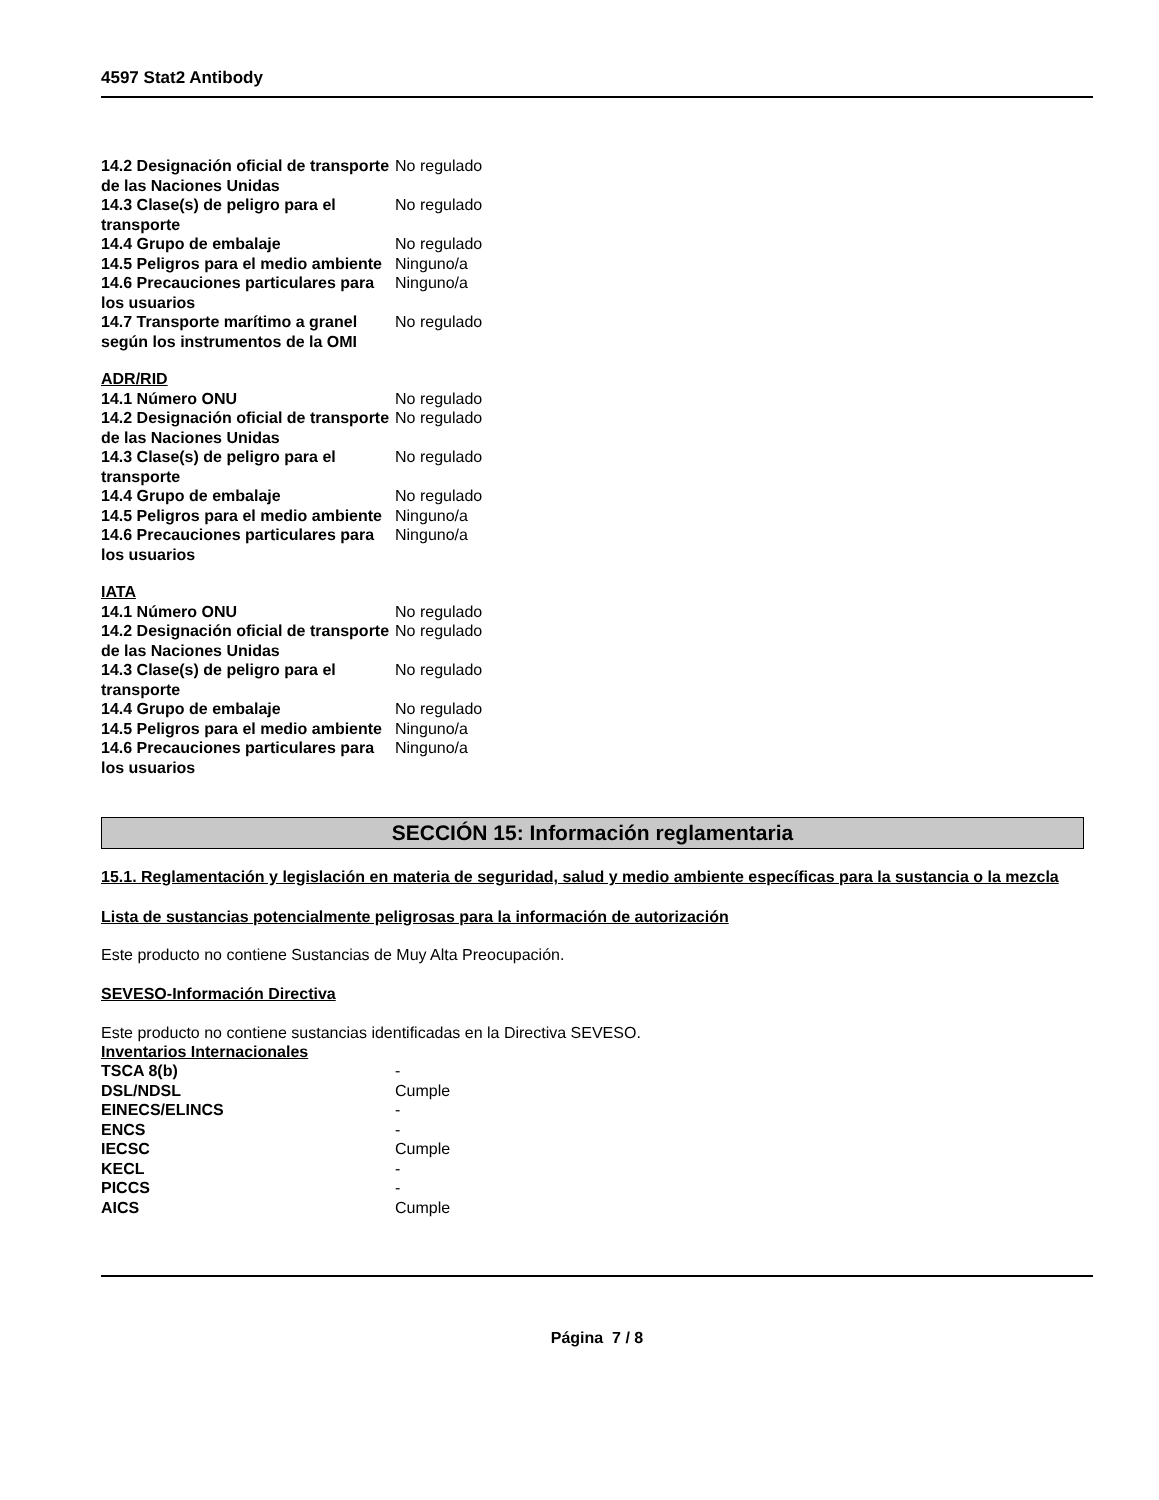4597 Stat2 Antibody
| 14.2 Designación oficial de transporte de las Naciones Unidas | No regulado |
| 14.3 Clase(s) de peligro para el transporte | No regulado |
| 14.4 Grupo de embalaje | No regulado |
| 14.5 Peligros para el medio ambiente | Ninguno/a |
| 14.6 Precauciones particulares para los usuarios | Ninguno/a |
| 14.7 Transporte marítimo a granel según los instrumentos de la OMI | No regulado |
ADR/RID
| 14.1 Número ONU | No regulado |
| 14.2 Designación oficial de transporte de las Naciones Unidas | No regulado |
| 14.3 Clase(s) de peligro para el transporte | No regulado |
| 14.4 Grupo de embalaje | No regulado |
| 14.5 Peligros para el medio ambiente | Ninguno/a |
| 14.6 Precauciones particulares para los usuarios | Ninguno/a |
IATA
| 14.1 Número ONU | No regulado |
| 14.2 Designación oficial de transporte de las Naciones Unidas | No regulado |
| 14.3 Clase(s) de peligro para el transporte | No regulado |
| 14.4 Grupo de embalaje | No regulado |
| 14.5 Peligros para el medio ambiente | Ninguno/a |
| 14.6 Precauciones particulares para los usuarios | Ninguno/a |
SECCIÓN 15: Información reglamentaria
15.1. Reglamentación y legislación en materia de seguridad, salud y medio ambiente específicas para la sustancia o la mezcla
Lista de sustancias potencialmente peligrosas para la información de autorización
Este producto no contiene Sustancias de Muy Alta Preocupación.
SEVESO-Información Directiva
Este producto no contiene sustancias identificadas en la Directiva SEVESO.
Inventarios Internacionales
| TSCA 8(b) | - |
| DSL/NDSL | Cumple |
| EINECS/ELINCS | - |
| ENCS | - |
| IECSC | Cumple |
| KECL | - |
| PICCS | - |
| AICS | Cumple |
Página 7 / 8